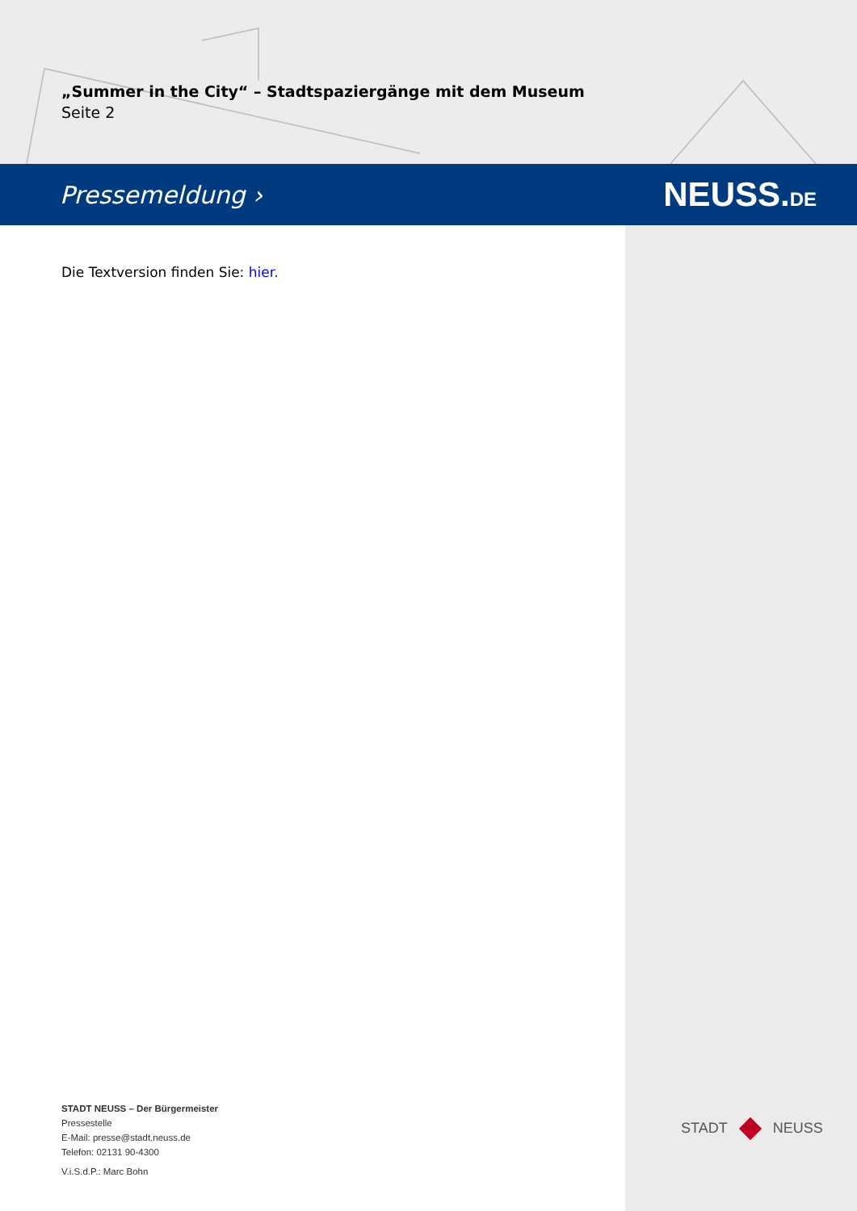„Summer in the City“ – Stadtspaziergänge mit dem Museum
Seite 2
Pressemeldung › NEUSS.DE
Die Textversion finden Sie: hier.
STADT NEUSS – Der Bürgermeister
Pressestelle
E-Mail: presse@stadt.neuss.de
Telefon: 02131 90-4300
V.i.S.d.P.: Marc Bohn
STADT NEUSS